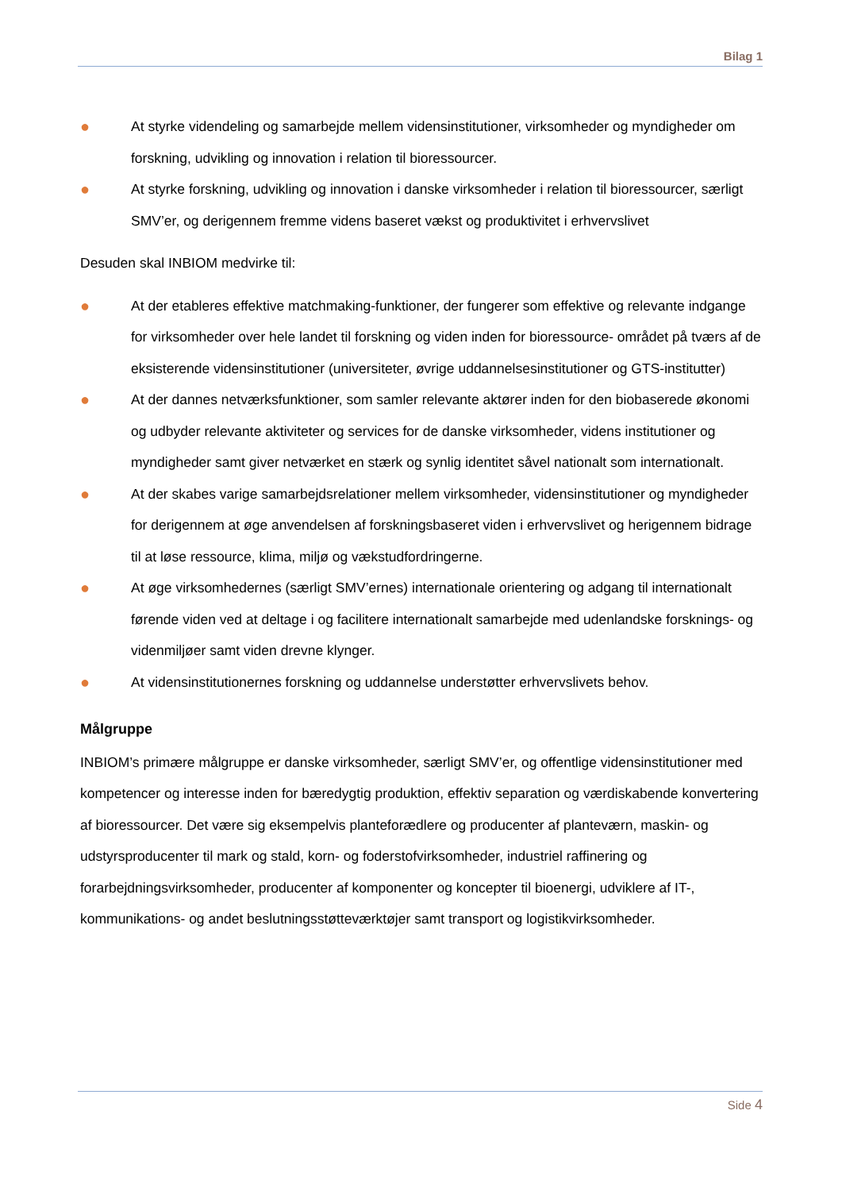Bilag 1
● At styrke videndeling og samarbejde mellem vidensinstitutioner, virksomheder og myndigheder om forskning, udvikling og innovation i relation til bioressourcer.
● At styrke forskning, udvikling og innovation i danske virksomheder i relation til bioressourcer, særligt SMV’er, og derigennem fremme videns baseret vækst og produktivitet i erhvervslivet
Desuden skal INBIOM medvirke til:
● At der etableres effektive matchmaking-funktioner, der fungerer som effektive og relevante indgange for virksomheder over hele landet til forskning og viden inden for bioressource- området på tværs af de eksisterende vidensinstitutioner (universiteter, øvrige uddannelsesinstitutioner og GTS-institutter)
● At der dannes netværksfunktioner, som samler relevante aktører inden for den biobaserede økonomi og udbyder relevante aktiviteter og services for de danske virksomheder, videns institutioner og myndigheder samt giver netværket en stærk og synlig identitet såvel nationalt som internationalt.
● At der skabes varige samarbejdsrelationer mellem virksomheder, vidensinstitutioner og myndigheder for derigennem at øge anvendelsen af forskningsbaseret viden i erhvervslivet og herigennem bidrage til at løse ressource, klima, miljø og vækstudfordringerne.
● At øge virksomhedernes (særligt SMV’ernes) internationale orientering og adgang til internationalt førende viden ved at deltage i og facilitere internationalt samarbejde med udenlandske forsknings- og videnmiljøer samt viden drevne klynger.
● At vidensinstitutionernes forskning og uddannelse understøtter erhvervslivets behov.
Målgruppe
INBIOM’s primære målgruppe er danske virksomheder, særligt SMV’er, og offentlige vidensinstitutioner med kompetencer og interesse inden for bæredygtig produktion, effektiv separation og værdiskabende konvertering af bioressourcer. Det være sig eksempelvis planteforædlere og producenter af planteværn, maskin- og udstyrsproducenter til mark og stald, korn- og foderstofvirksomheder, industriel raffinering og forarbejdningsvirksomheder, producenter af komponenter og koncepter til bioenergi, udviklere af IT-, kommunikations- og andet beslutningsstøtteværktøjer samt transport og logistikvirksomheder.
Side 4